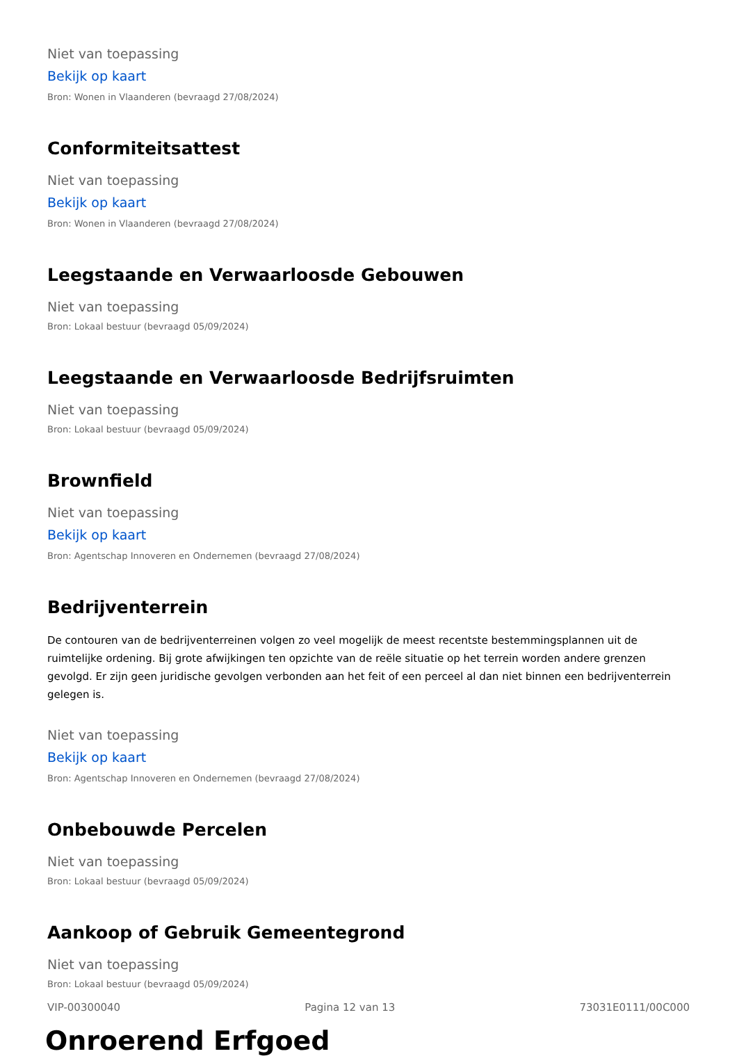Niet van toepassing
Bekijk op kaart
Bron: Wonen in Vlaanderen (bevraagd 27/08/2024)
Conformiteitsattest
Niet van toepassing
Bekijk op kaart
Bron: Wonen in Vlaanderen (bevraagd 27/08/2024)
Leegstaande en Verwaarloosde Gebouwen
Niet van toepassing
Bron: Lokaal bestuur (bevraagd 05/09/2024)
Leegstaande en Verwaarloosde Bedrijfsruimten
Niet van toepassing
Bron: Lokaal bestuur (bevraagd 05/09/2024)
Brownfield
Niet van toepassing
Bekijk op kaart
Bron: Agentschap Innoveren en Ondernemen (bevraagd 27/08/2024)
Bedrijventerrein
De contouren van de bedrijventerreinen volgen zo veel mogelijk de meest recentste bestemmingsplannen uit de ruimtelijke ordening. Bij grote afwijkingen ten opzichte van de reële situatie op het terrein worden andere grenzen gevolgd. Er zijn geen juridische gevolgen verbonden aan het feit of een perceel al dan niet binnen een bedrijventerrein gelegen is.
Niet van toepassing
Bekijk op kaart
Bron: Agentschap Innoveren en Ondernemen (bevraagd 27/08/2024)
Onbebouwde Percelen
Niet van toepassing
Bron: Lokaal bestuur (bevraagd 05/09/2024)
Aankoop of Gebruik Gemeentegrond
Niet van toepassing
Bron: Lokaal bestuur (bevraagd 05/09/2024)
Onroerend Erfgoed
VIP-00300040 Pagina 12 van 13 73031E0111/00C000